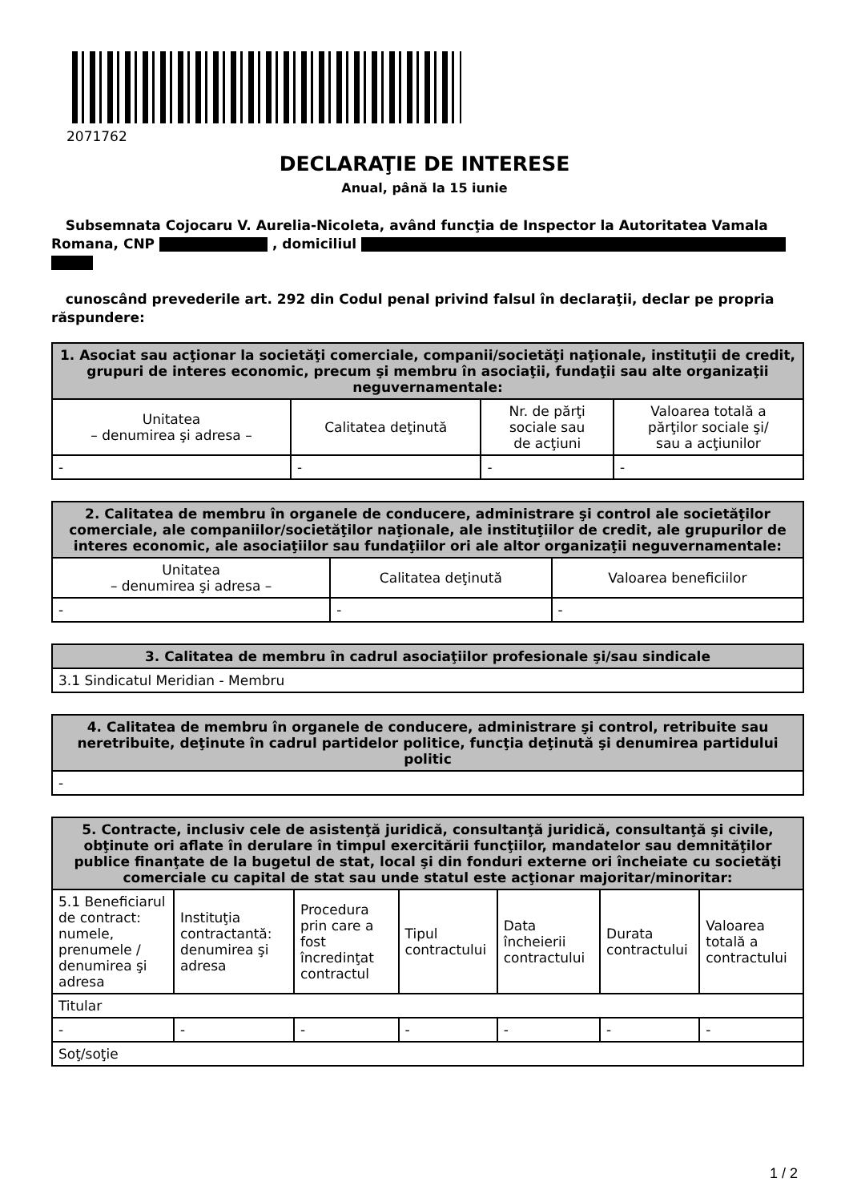2071762
DECLARAŢIE DE INTERESE
Anual, până la 15 iunie
Subsemnata Cojocaru V. Aurelia-Nicoleta, având funcţia de Inspector la Autoritatea Vamala Romana, CNP , domiciliul
cunoscând prevederile art. 292 din Codul penal privind falsul în declaraţii, declar pe propria răspundere:
| 1. Asociat sau acţionar la societăţi comerciale, companii/societăţi naţionale, instituţii de credit, grupuri de interes economic, precum şi membru în asociaţii, fundaţii sau alte organizaţii neguvernamentale: | | | |
| --- | --- | --- | --- |
| Unitatea – denumirea şi adresa – | Calitatea deţinută | Nr. de părţi sociale sau de acţiuni | Valoarea totală a părţilor sociale şi/ sau a acţiunilor |
| - | - | - | - |
| 2. Calitatea de membru în organele de conducere, administrare şi control ale societăţilor comerciale, ale companiilor/societăţilor naţionale, ale instituţiilor de credit, ale grupurilor de interes economic, ale asociaţiilor sau fundaţiilor ori ale altor organizaţii neguvernamentale: | | |
| --- | --- | --- |
| Unitatea – denumirea şi adresa – | Calitatea deţinută | Valoarea beneficiilor |
| - | - | - |
| 3. Calitatea de membru în cadrul asociaţiilor profesionale şi/sau sindicale |
| --- |
| 3.1 Sindicatul Meridian - Membru |
| 4. Calitatea de membru în organele de conducere, administrare şi control, retribuite sau neretribuite, deţinute în cadrul partidelor politice, funcţia deţinută şi denumirea partidului politic |
| --- |
| - |
| 5. Contracte, inclusiv cele de asistenţă juridică, consultanţă juridică, consultanţă şi civile, obţinute ori aflate în derulare în timpul exercitării funcţiilor, mandatelor sau demnităţilor publice finanţate de la bugetul de stat, local şi din fonduri externe ori încheiate cu societăţi comerciale cu capital de stat sau unde statul este acţionar majoritar/minoritar: | | | | | | |
| --- | --- | --- | --- | --- | --- | --- |
| 5.1 Beneficiarul de contract: numele, prenumele / denumirea şi adresa | Instituţia contractantă: denumirea şi adresa | Procedura prin care a fost încredinţat contractul | Tipul contractului | Data încheierii contractului | Durata contractului | Valoarea totală a contractului |
| Titular | | | | | | |
| - | - | - | - | - | - | - |
| Soţ/soţie | | | | | | |
1 / 2